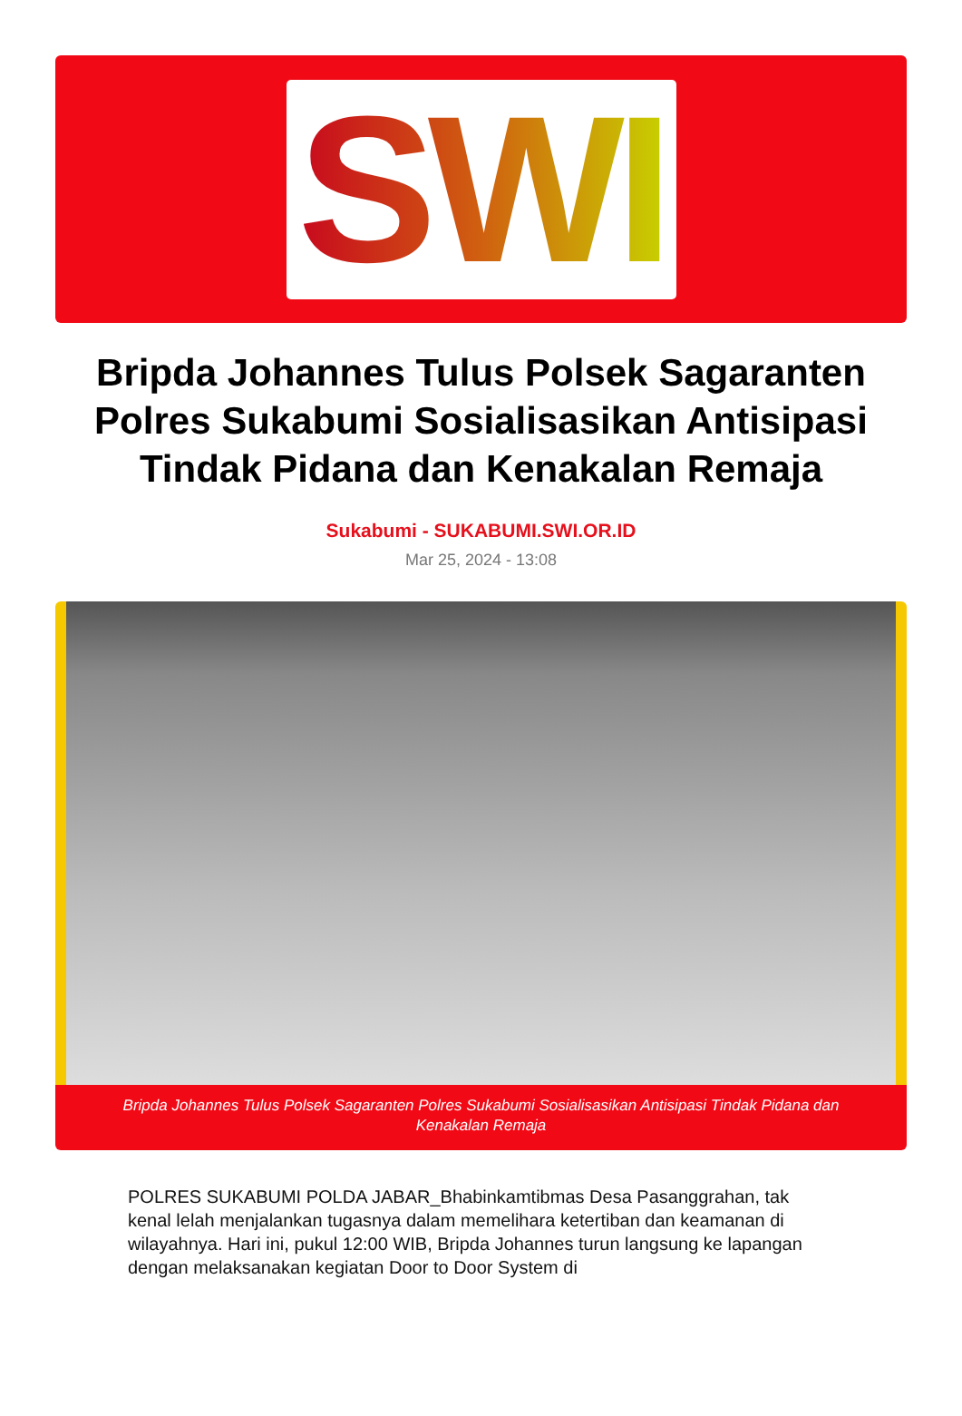SWI
Bripda Johannes Tulus Polsek Sagaranten Polres Sukabumi Sosialisasikan Antisipasi Tindak Pidana dan Kenakalan Remaja
Sukabumi - SUKABUMI.SWI.OR.ID
Mar 25, 2024 - 13:08
Bripda Johannes Tulus Polsek Sagaranten Polres Sukabumi Sosialisasikan Antisipasi Tindak Pidana dan Kenakalan Remaja
POLRES SUKABUMI POLDA JABAR_Bhabinkamtibmas Desa Pasanggrahan, tak kenal lelah menjalankan tugasnya dalam memelihara ketertiban dan keamanan di wilayahnya. Hari ini, pukul 12:00 WIB, Bripda Johannes turun langsung ke lapangan dengan melaksanakan kegiatan Door to Door System di